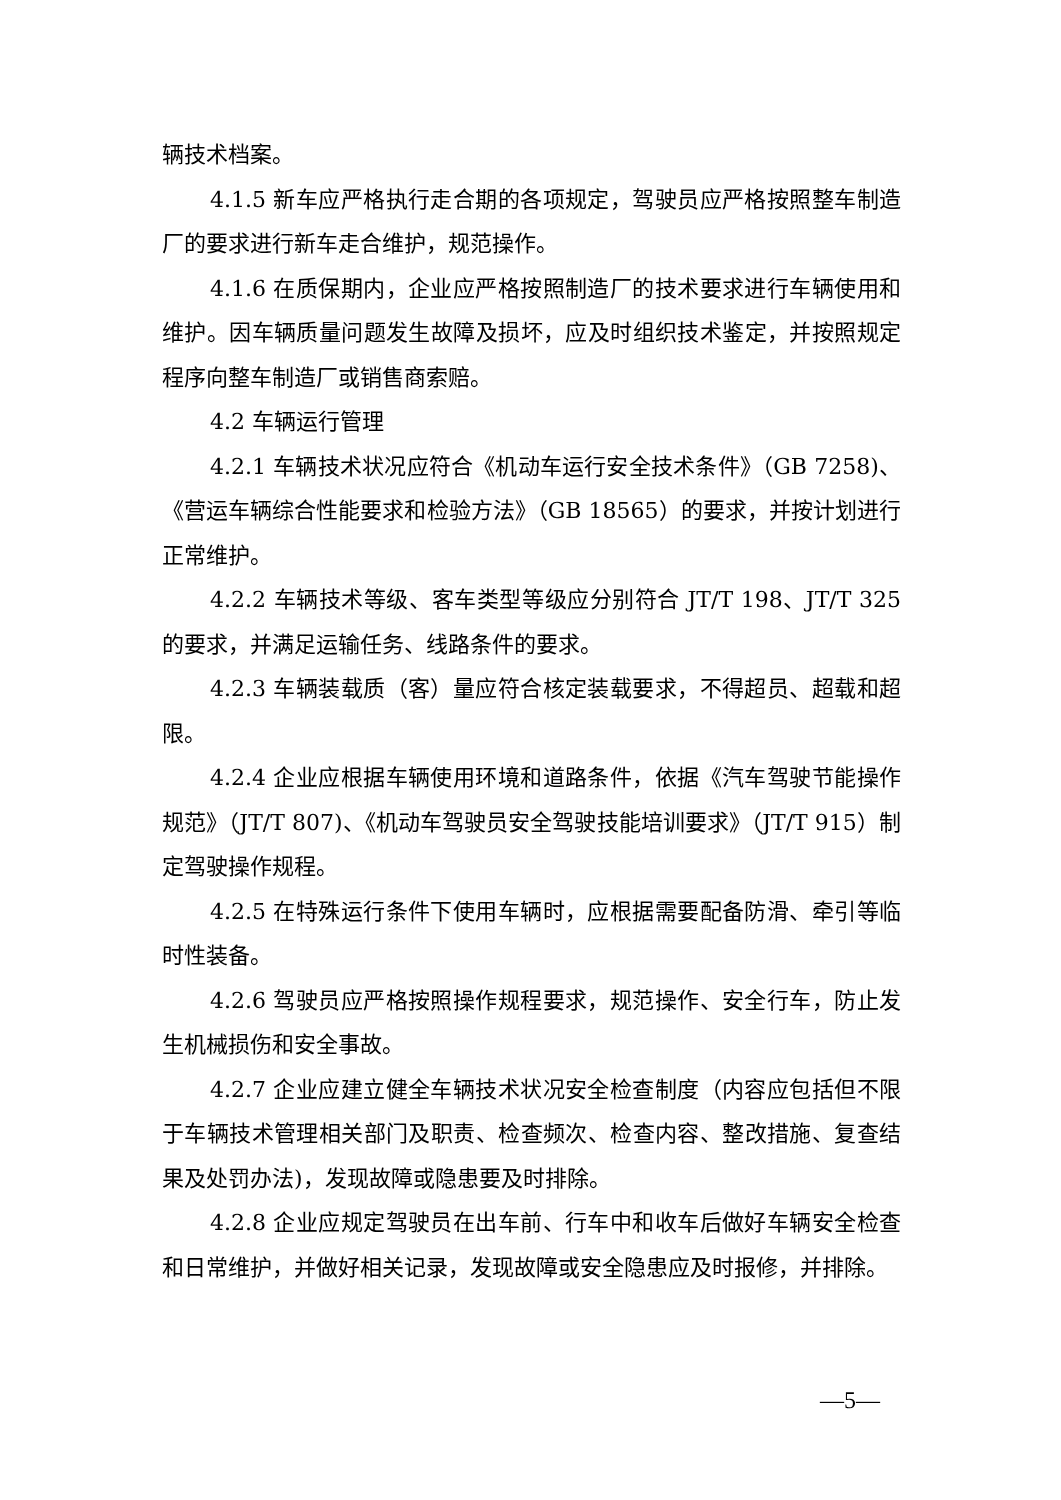辆技术档案。
4.1.5 新车应严格执行走合期的各项规定，驾驶员应严格按照整车制造厂的要求进行新车走合维护，规范操作。
4.1.6 在质保期内，企业应严格按照制造厂的技术要求进行车辆使用和维护。因车辆质量问题发生故障及损坏，应及时组织技术鉴定，并按照规定程序向整车制造厂或销售商索赔。
4.2 车辆运行管理
4.2.1 车辆技术状况应符合《机动车运行安全技术条件》（GB 7258)、《营运车辆综合性能要求和检验方法》（GB 18565）的要求，并按计划进行正常维护。
4.2.2 车辆技术等级、客车类型等级应分别符合 JT/T 198、JT/T 325 的要求，并满足运输任务、线路条件的要求。
4.2.3 车辆装载质（客）量应符合核定装载要求，不得超员、超载和超限。
4.2.4 企业应根据车辆使用环境和道路条件，依据《汽车驾驶节能操作规范》（JT/T 807)、《机动车驾驶员安全驾驶技能培训要求》（JT/T 915）制定驾驶操作规程。
4.2.5 在特殊运行条件下使用车辆时，应根据需要配备防滑、牵引等临时性装备。
4.2.6 驾驶员应严格按照操作规程要求，规范操作、安全行车，防止发生机械损伤和安全事故。
4.2.7 企业应建立健全车辆技术状况安全检查制度（内容应包括但不限于车辆技术管理相关部门及职责、检查频次、检查内容、整改措施、复查结果及处罚办法)，发现故障或隐患要及时排除。
4.2.8 企业应规定驾驶员在出车前、行车中和收车后做好车辆安全检查和日常维护，并做好相关记录，发现故障或安全隐患应及时报修，并排除。
—5—